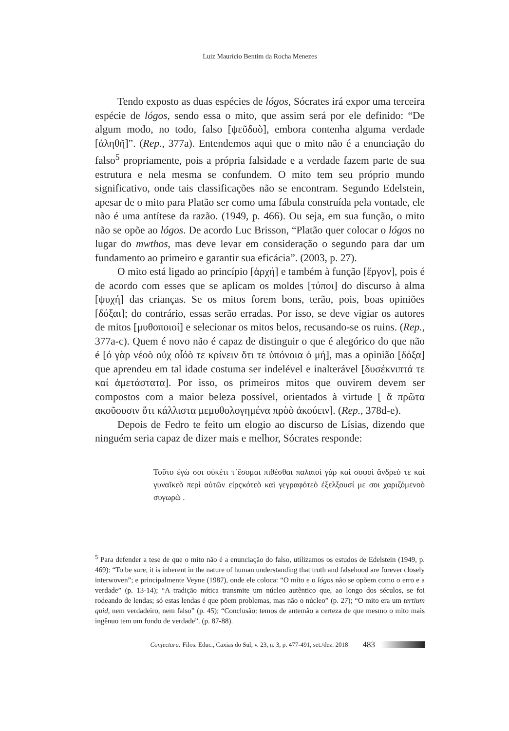Luiz Maurício Bentim da Rocha Menezes
Tendo exposto as duas espécies de lógos, Sócrates irá expor uma terceira espécie de lógos, sendo essa o mito, que assim será por ele definido: “De algum modo, no todo, falso [ψεῦδοò], embora contenha alguma verdade [ἀληθῆ]”. (Rep., 377a). Entendemos aqui que o mito não é a enunciação do falso<sup>5</sup> propriamente, pois a própria falsidade e a verdade fazem parte de sua estrutura e nela mesma se confundem. O mito tem seu próprio mundo significativo, onde tais classificações não se encontram. Segundo Edelstein, apesar de o mito para Platão ser como uma fábula construída pela vontade, ele não é uma antítese da razão. (1949, p. 466). Ou seja, em sua função, o mito não se opõe ao lógos. De acordo Luc Brisson, “Platão quer colocar o lógos no lugar do mwthos, mas deve levar em consideração o segundo para dar um fundamento ao primeiro e garantir sua eficácia”. (2003, p. 27).
O mito está ligado ao princípio [ἀρχή] e também à função [ἔργον], pois é de acordo com esses que se aplicam os moldes [τύποι] do discurso à alma [ψυχή] das crianças. Se os mitos forem bons, terão, pois, boas opiniões [δόξαι]; do contrário, essas serão erradas. Por isso, se deve vigiar os autores de mitos [μυθοποιοί] e selecionar os mitos belos, recusando-se os ruins. (Rep., 377a-c). Quem é novo não é capaz de distinguir o que é alegórico do que não é [ό γὰρ νέοò οὐχ οἷόò τε κρίνειν ὅτι τε ὑπόνοια ό μή], mas a opinião [δόξα] que aprendeu em tal idade costuma ser indelével e inalterável [δυσέκνιπτά τε καί ἀμετάστατα]. Por isso, os primeiros mitos que ouvirem devem ser compostos com a maior beleza possível, orientados à virtude [ ἅ πρῶτα ακοῦουσιν ὅτι κάλλιστα μεμυθολογημένα πρὸò ἀκούειν]. (Rep., 378d-e).
Depois de Fedro te feito um elogio ao discurso de Lísias, dizendo que ninguém seria capaz de dizer mais e melhor, Sócrates responde:
Τοῦτο ἐγὼ σοι ούκέτι τ᾽ἔσομαι πιθέσθαι παλαιοὶ γάρ καὶ σοφοὶ ἅνδρεò τε καὶ γυναῖκεò περὶ αὐτῶν εἰρçκότεò καὶ γεγραφότεò ἐξελξουσί με σοι χαριζόμενοò συγωρῶ .
<sup>5</sup> Para defender a tese de que o mito não é a enunciação do falso, utilizamos os estudos de Edelstein (1949, p. 469): “To be sure, it is inherent in the nature of human understanding that truth and falsehood are forever closely interwoven”; e principalmente Veyne (1987), onde ele coloca: “O mito e o lógos não se opõem como o erro e a verdade” (p. 13-14); “A tradição mítica transmite um núcleo autêntico que, ao longo dos séculos, se foi rodeando de lendas; só estas lendas é que põem problemas, mas não o núcleo” (p. 27); “O mito era um tertium quid, nem verdadeiro, nem falso” (p. 45); “Conclusão: temos de antemão a certeza de que mesmo o mito mais ingênuo tem um fundo de verdade”. (p. 87-88).
Conjectura: Filos. Educ., Caxias do Sul, v. 23, n. 3, p. 477-491, set./dez. 2018 483